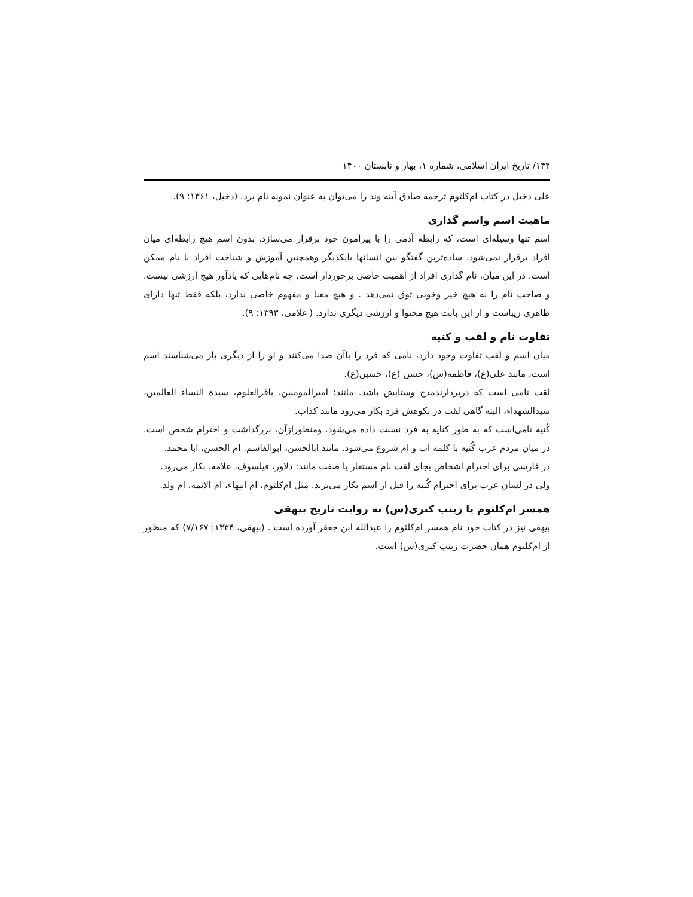۱۴۴/ تاریخ ایران اسلامی، شماره ۱، بهار و تابستان ۱۴۰۰
علی دخیل در کتاب ام‌کلثوم ترجمه صادق آینه وند را می‌توان به عنوان نمونه نام برد. (دخیل، ۱۳۶۱: ۹).
ماهیت اسم واسم گذاری
اسم تنها وسیله‌ای است، که رابطه آدمی را با پیرامون خود برقرار می‌سازد. بدون اسم هیچ رابطه‌ای میان افراد برقرار نمی‌شود. ساده‌ترین گفتگو بین انسانها بایکدیگر وهمچنین آموزش و شناخت افراد با نام ممکن است. در این میان، نام گذاری افراد از اهمیت خاصی برخوردار است. چه نام‌هایی که یادآور هیچ ارزشی نیست. و صاحب نام را به هیچ خیر وخوبی ثوق نمی‌دهد . و هیچ معنا و مفهوم خاصی ندارد، بلکه فقط تنها دارای ظاهری زیباست و از این بابت هیچ محتوا و ارزشی دیگری ندارد. ( غلامی، ۱۳۹۳: ۹).
تفاوت نام و لقب و کنیه
میان اسم و لقب تفاوت وجود دارد، نامی که فرد را باآن صدا می‌کنند و او را از دیگری باز می‌شناسند اسم است، مانند علی(ع)، فاطمه(س)، حسن (ع)، حسین(ع).
لقب نامی است که دربردارندمدح وستایش باشد. مانند: امیرالمومنین، باقرالعلوم، سیدهٔ النساء العالمین، سیدالشهداء، البته گاهی لقب در نکوهش فرد بکار می‌رود مانند کذاب.
کُنیه نامی‌است که به طور کنایه به فرد نسبت داده می‌شود. ومنظورازآن، بزرگداشت و احترام شخص است. در میان مردم عرب کُنیه با کلمه اب و ام شروع می‌شود. مانند ابالحسن، ابوالقاسم. ام الحسن، ابا محمد.
در فارسی برای احترام اشخاص بجای لقب نام مستعار یا صفت مانند: دلاور، فیلسوف، علامه، بکار می‌رود.
ولی در لسان عرب برای احترام کُنیه را قبل از اسم بکار می‌برند. مثل ام‌کلثوم، ام ابیهاء، ام الائمه، ام ولد.
همسر ام‌کلثوم یا زینب کبری(س) به روایت تاریخ بیهقی
بیهقی نیز در کتاب خود نام همسر ام‌کلثوم را عبدالله ابن جعفر آورده است . (بیهقی، ۱۳۳۴: ۷/۱۶۷) که منظور از ام‌کلثوم همان حضرت زینب کبری(س) است.